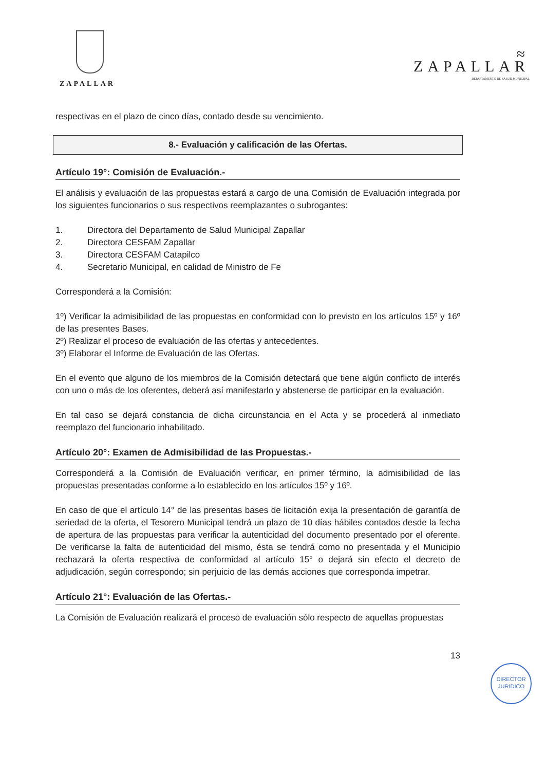ZAPALLAR
≈
ZAPALLAR
DEPARTAMENTO DE SALUD MUNICIPAL
respectivas en el plazo de cinco días, contado desde su vencimiento.
8.- Evaluación y calificación de las Ofertas.
Artículo 19°: Comisión de Evaluación.-
El análisis y evaluación de las propuestas estará a cargo de una Comisión de Evaluación integrada por los siguientes funcionarios o sus respectivos reemplazantes o subrogantes:
1. Directora del Departamento de Salud Municipal Zapallar
2. Directora CESFAM Zapallar
3. Directora CESFAM Catapilco
4. Secretario Municipal, en calidad de Ministro de Fe
Corresponderá a la Comisión:
1º) Verificar la admisibilidad de las propuestas en conformidad con lo previsto en los artículos 15º y 16º de las presentes Bases.
2º) Realizar el proceso de evaluación de las ofertas y antecedentes.
3º) Elaborar el Informe de Evaluación de las Ofertas.
En el evento que alguno de los miembros de la Comisión detectará que tiene algún conflicto de interés con uno o más de los oferentes, deberá así manifestarlo y abstenerse de participar en la evaluación.
En tal caso se dejará constancia de dicha circunstancia en el Acta y se procederá al inmediato reemplazo del funcionario inhabilitado.
Artículo 20°: Examen de Admisibilidad de las Propuestas.-
Corresponderá a la Comisión de Evaluación verificar, en primer término, la admisibilidad de las propuestas presentadas conforme a lo establecido en los artículos 15º y 16º.
En caso de que el artículo 14° de las presentas bases de licitación exija la presentación de garantía de seriedad de la oferta, el Tesorero Municipal tendrá un plazo de 10 días hábiles contados desde la fecha de apertura de las propuestas para verificar la autenticidad del documento presentado por el oferente. De verificarse la falta de autenticidad del mismo, ésta se tendrá como no presentada y el Municipio rechazará la oferta respectiva de conformidad al artículo 15° o dejará sin efecto el decreto de adjudicación, según correspondo; sin perjuicio de las demás acciones que corresponda impetrar.
Artículo 21°: Evaluación de las Ofertas.-
La Comisión de Evaluación realizará el proceso de evaluación sólo respecto de aquellas propuestas
13
DIRECTOR
JURIDICO